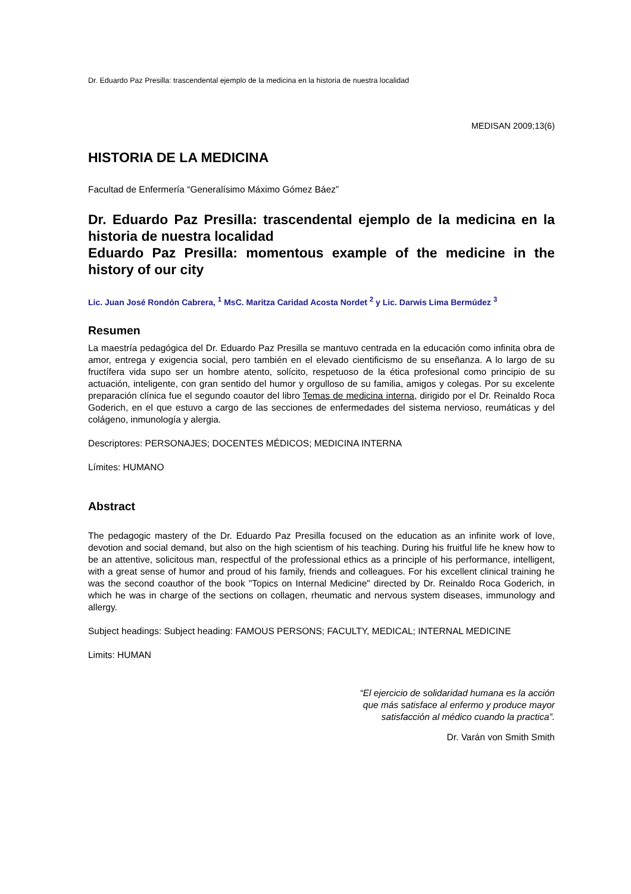Dr. Eduardo Paz Presilla: trascendental ejemplo de la medicina en la historia de nuestra localidad
MEDISAN 2009;13(6)
HISTORIA DE LA MEDICINA
Facultad de Enfermería “Generalísimo Máximo Gómez Báez”
Dr. Eduardo Paz Presilla: trascendental ejemplo de la medicina en la historia de nuestra localidad
Eduardo Paz Presilla: momentous example of the medicine in the history of our city
Lic. Juan José Rondón Cabrera, <sup>1</sup> MsC. Maritza Caridad Acosta Nordet <sup>2</sup> y Lic. Darwis Lima Bermúdez <sup>3</sup>
Resumen
La maestría pedagógica del Dr. Eduardo Paz Presilla se mantuvo centrada en la educación como infinita obra de amor, entrega y exigencia social, pero también en el elevado cientificismo de su enseñanza. A lo largo de su fructífera vida supo ser un hombre atento, solícito, respetuoso de la ética profesional como principio de su actuación, inteligente, con gran sentido del humor y orgulloso de su familia, amigos y colegas. Por su excelente preparación clínica fue el segundo coautor del libro Temas de medicina interna, dirigido por el Dr. Reinaldo Roca Goderich, en el que estuvo a cargo de las secciones de enfermedades del sistema nervioso, reumáticas y del colágeno, inmunología y alergia.
Descriptores: PERSONAJES; DOCENTES MÉDICOS; MEDICINA INTERNA
Límites: HUMANO
Abstract
The pedagogic mastery of the Dr. Eduardo Paz Presilla focused on the education as an infinite work of love, devotion and social demand, but also on the high scientism of his teaching. During his fruitful life he knew how to be an attentive, solicitous man, respectful of the professional ethics as a principle of his performance, intelligent, with a great sense of humor and proud of his family, friends and colleagues. For his excellent clinical training he was the second coauthor of the book "Topics on Internal Medicine" directed by Dr. Reinaldo Roca Goderich, in which he was in charge of the sections on collagen, rheumatic and nervous system diseases, immunology and allergy.
Subject headings: Subject heading: FAMOUS PERSONS; FACULTY, MEDICAL; INTERNAL MEDICINE
Limits: HUMAN
“El ejercicio de solidaridad humana es la acción
que más satisface al enfermo y produce mayor
satisfacción al médico cuando la practica”.
Dr. Varán von Smith Smith